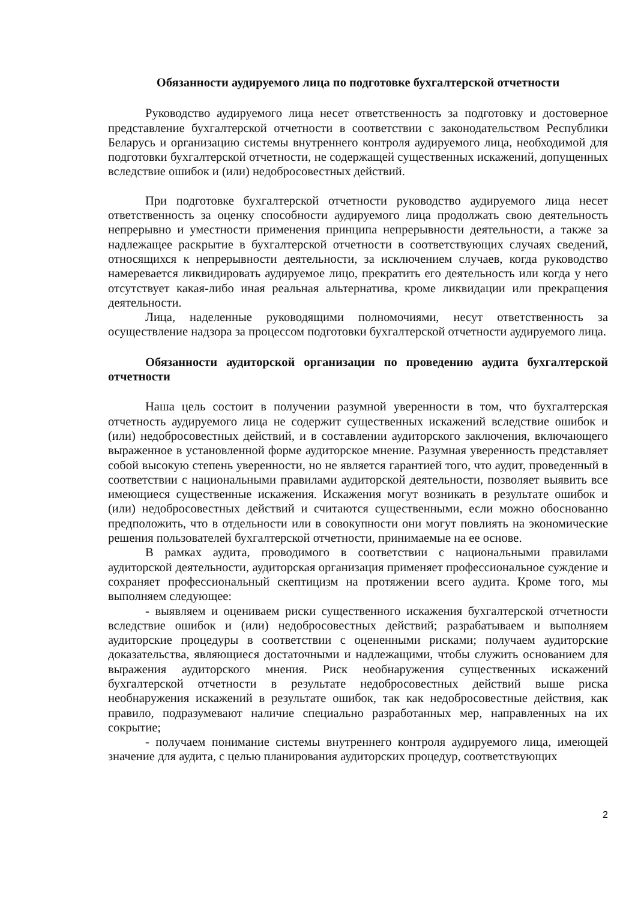Обязанности аудируемого лица по подготовке бухгалтерской отчетности
Руководство аудируемого лица несет ответственность за подготовку и достоверное представление бухгалтерской отчетности в соответствии с законодательством Республики Беларусь и организацию системы внутреннего контроля аудируемого лица, необходимой для подготовки бухгалтерской отчетности, не содержащей существенных искажений, допущенных вследствие ошибок и (или) недобросовестных действий.
При подготовке бухгалтерской отчетности руководство аудируемого лица несет ответственность за оценку способности аудируемого лица продолжать свою деятельность непрерывно и уместности применения принципа непрерывности деятельности, а также за надлежащее раскрытие в бухгалтерской отчетности в соответствующих случаях сведений, относящихся к непрерывности деятельности, за исключением случаев, когда руководство намеревается ликвидировать аудируемое лицо, прекратить его деятельность или когда у него отсутствует какая-либо иная реальная альтернатива, кроме ликвидации или прекращения деятельности.
Лица, наделенные руководящими полномочиями, несут ответственность за осуществление надзора за процессом подготовки бухгалтерской отчетности аудируемого лица.
Обязанности аудиторской организации по проведению аудита бухгалтерской отчетности
Наша цель состоит в получении разумной уверенности в том, что бухгалтерская отчетность аудируемого лица не содержит существенных искажений вследствие ошибок и (или) недобросовестных действий, и в составлении аудиторского заключения, включающего выраженное в установленной форме аудиторское мнение. Разумная уверенность представляет собой высокую степень уверенности, но не является гарантией того, что аудит, проведенный в соответствии с национальными правилами аудиторской деятельности, позволяет выявить все имеющиеся существенные искажения. Искажения могут возникать в результате ошибок и (или) недобросовестных действий и считаются существенными, если можно обоснованно предположить, что в отдельности или в совокупности они могут повлиять на экономические решения пользователей бухгалтерской отчетности, принимаемые на ее основе.
В рамках аудита, проводимого в соответствии с национальными правилами аудиторской деятельности, аудиторская организация применяет профессиональное суждение и сохраняет профессиональный скептицизм на протяжении всего аудита. Кроме того, мы выполняем следующее:
- выявляем и оцениваем риски существенного искажения бухгалтерской отчетности вследствие ошибок и (или) недобросовестных действий; разрабатываем и выполняем аудиторские процедуры в соответствии с оцененными рисками; получаем аудиторские доказательства, являющиеся достаточными и надлежащими, чтобы служить основанием для выражения аудиторского мнения. Риск необнаружения существенных искажений бухгалтерской отчетности в результате недобросовестных действий выше риска необнаружения искажений в результате ошибок, так как недобросовестные действия, как правило, подразумевают наличие специально разработанных мер, направленных на их сокрытие;
- получаем понимание системы внутреннего контроля аудируемого лица, имеющей значение для аудита, с целью планирования аудиторских процедур, соответствующих
2